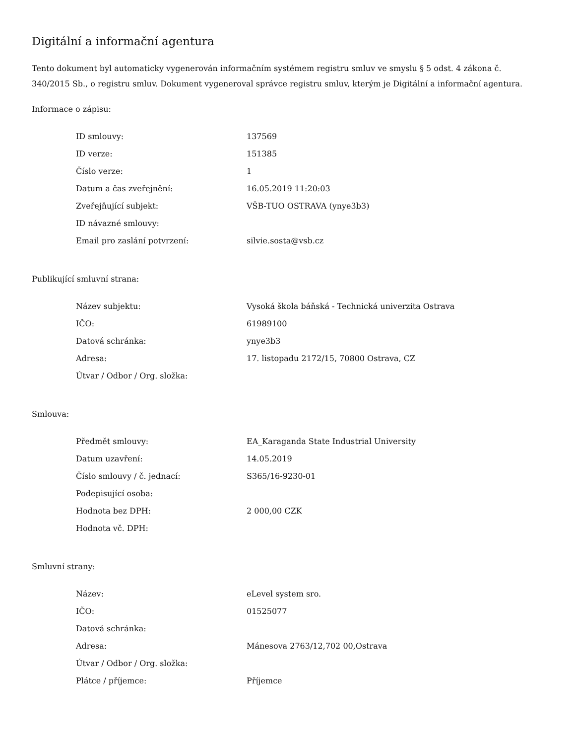Digitální a informační agentura
Tento dokument byl automaticky vygenerován informačním systémem registru smluv ve smyslu § 5 odst. 4 zákona č. 340/2015 Sb., o registru smluv. Dokument vygeneroval správce registru smluv, kterým je Digitální a informační agentura.
Informace o zápisu:
| ID smlouvy: | 137569 |
| ID verze: | 151385 |
| Číslo verze: | 1 |
| Datum a čas zveřejnění: | 16.05.2019 11:20:03 |
| Zveřejňující subjekt: | VŠB-TUO OSTRAVA (ynye3b3) |
| ID návazné smlouvy: | |
| Email pro zaslání potvrzení: | silvie.sosta@vsb.cz |
Publikující smluvní strana:
| Název subjektu: | Vysoká škola báňská - Technická univerzita Ostrava |
| IČO: | 61989100 |
| Datová schránka: | ynye3b3 |
| Adresa: | 17. listopadu 2172/15, 70800 Ostrava, CZ |
| Útvar / Odbor / Org. složka: | |
Smlouva:
| Předmět smlouvy: | EA_Karaganda State Industrial University |
| Datum uzavření: | 14.05.2019 |
| Číslo smlouvy / č. jednací: | S365/16-9230-01 |
| Podepisující osoba: | |
| Hodnota bez DPH: | 2 000,00 CZK |
| Hodnota vč. DPH: | |
Smluvní strany:
| Název: | eLevel system sro. |
| IČO: | 01525077 |
| Datová schránka: | |
| Adresa: | Mánesova 2763/12,702 00,Ostrava |
| Útvar / Odbor / Org. složka: | |
| Plátce / příjemce: | Příjemce |